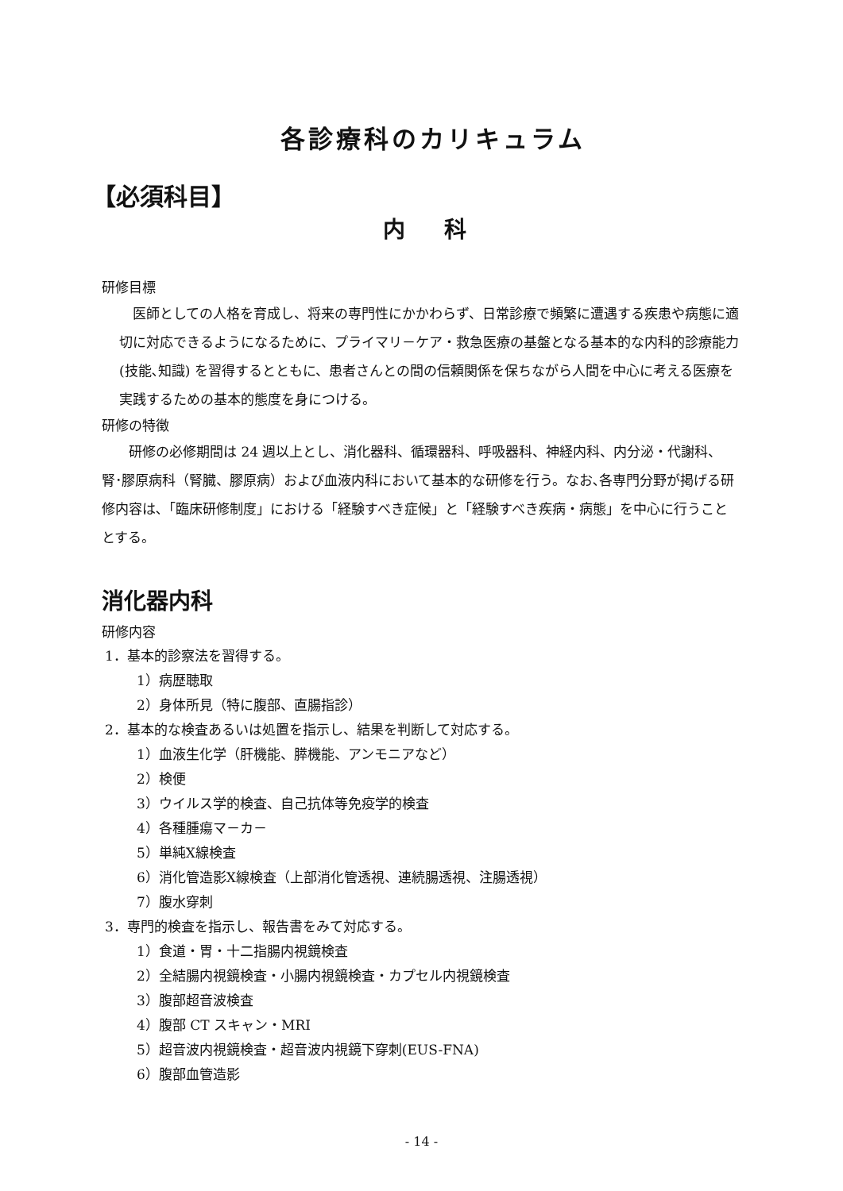各診療科のカリキュラム
【必須科目】
内 科
研修目標
　医師としての人格を育成し、将来の専門性にかかわらず、日常診療で頻繁に遭遇する疾患や病態に適切に対応できるようになるために、プライマリ－ケア・救急医療の基盤となる基本的な内科的診療能力(技能､知識) を習得するとともに、患者さんとの間の信頼関係を保ちながら人間を中心に考える医療を実践するための基本的態度を身につける。
研修の特徴
　　研修の必修期間は 24 週以上とし、消化器科、循環器科、呼吸器科、神経内科、内分泌・代謝科、腎･膠原病科（腎臓、膠原病）および血液内科において基本的な研修を行う。なお､各専門分野が掲げる研修内容は､「臨床研修制度」における「経験すべき症候」と「経験すべき疾病・病態」を中心に行うこととする。
消化器内科
研修内容
1．基本的診察法を習得する。
1）病歴聴取
2）身体所見（特に腹部、直腸指診）
2．基本的な検査あるいは処置を指示し、結果を判断して対応する。
1）血液生化学（肝機能、膵機能、アンモニアなど）
2）検便
3）ウイルス学的検査、自己抗体等免疫学的検査
4）各種腫瘍マ－カ－
5）単純X線検査
6）消化管造影X線検査（上部消化管透視、連続腸透視、注腸透視）
7）腹水穿刺
3．専門的検査を指示し、報告書をみて対応する。
1）食道・胃・十二指腸内視鏡検査
2）全結腸内視鏡検査・小腸内視鏡検査・カプセル内視鏡検査
3）腹部超音波検査
4）腹部 CT スキャン・MRI
5）超音波内視鏡検査・超音波内視鏡下穿刺(EUS-FNA)
6）腹部血管造影
- 14 -